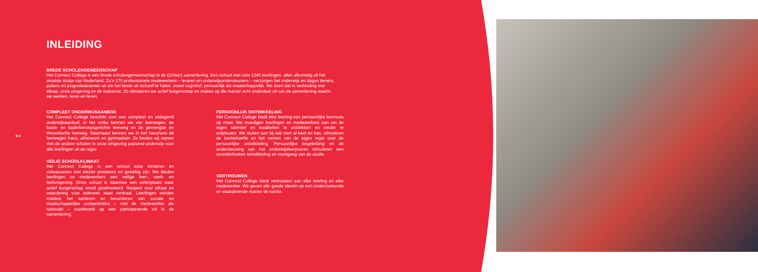6 ● ● 7
INLEIDING
BREDE SCHOLENGEMEENSCHAP
Het Connect College is een brede scholengemeenschap in de Echte(r) samenleving. Een school met ruim 1340 leerlingen, allen afkomstig uit het smalste stukje van Nederland. Zo'n 170 professionele medewerkers – leraren en onderwijsondersteuners – verzorgen het onderwijs en dagen tieners, pubers en jongvolwassenen uit om het beste uit zichzelf te halen, zowel cognitief, persoonlijk als maatschappelijk. We doen dat in verbinding met elkaar, onze omgeving en de toekomst. Zo stimuleren we actief burgerschap en maken op die manier echt onderdeel uit van de samenleving waarin we werken, leren en leven.
COMPLEET ONDERWIJSAANBOD
Het Connect College beschikt over een compleet en uitdagend onderwijsaanbod. In het vmbo kennen we vier leerwegen: de basis- en kaderberoepsgerichte leerweg en de gemengde en theoretische leerweg. Daarnaast kennen we in het havo/vwo de leerwegen havo, atheneum en gymnasium. Zo bieden wij samen met de andere scholen in onze omgeving passend onderwijs voor alle leerlingen uit de regio.
VEILIG SCHOOLKLIMAAT
Het Connect College is een school waar kinderen en volwassenen met plezier presteren en gelukkig zijn. We bieden leerlingen en medewerkers een veilige leer-, werk- en leefomgeving. Onze school is daarmee een oefenplaats waar actief burgerschap wordt gestimuleerd. Respect voor elkaar en waardering voor iedereen staat centraal. Leerlingen worden middels het aanleren en bevorderen van sociale en maatschappelijke competenties – met de medewerker als rolmodel – voorbereid op een participerende rol in de samenleving.
PERSOONLIJK ONTWIKKELING
Het Connect College biedt elke leerling een persoonlijke leerroute op maat. We moedigen leerlingen en medewerkers aan om de eigen talenten en kwaliteiten te ontdekken en verder te ontplooien. We sluiten aan bij wat men al kent en kan, stimuleren de leerbehoefte en het nemen van de eigen regie over de persoonlijke ontwikkeling. Persoonlijke begeleiding en de ondersteuning van het onderwijsleerproces stimuleren een ononderbroken ontwikkeling en voortgang van de studie.
VERTROUWEN
Het Connect College biedt vertrouwen aan elke leerling en elke medewerker. We geven alle goede ideeën op een onderzoekende en waarderende manier de ruimte.